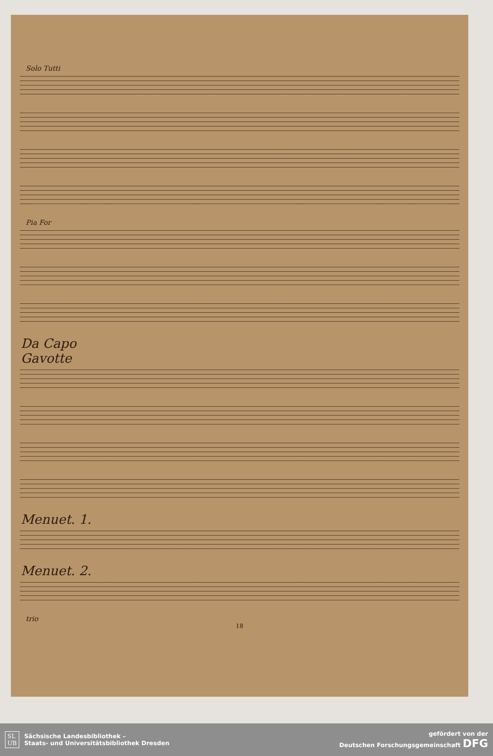Solo Tutti
Pia For
Da Capo
Gavotte
Menuet. 1.
Menuet. 2.
trio
18
SL
UB Sächsische Landesbibliothek –
Staats- und Universitätsbibliothek Dresden
gefördert von der
Deutschen Forschungsgemeinschaft DFG